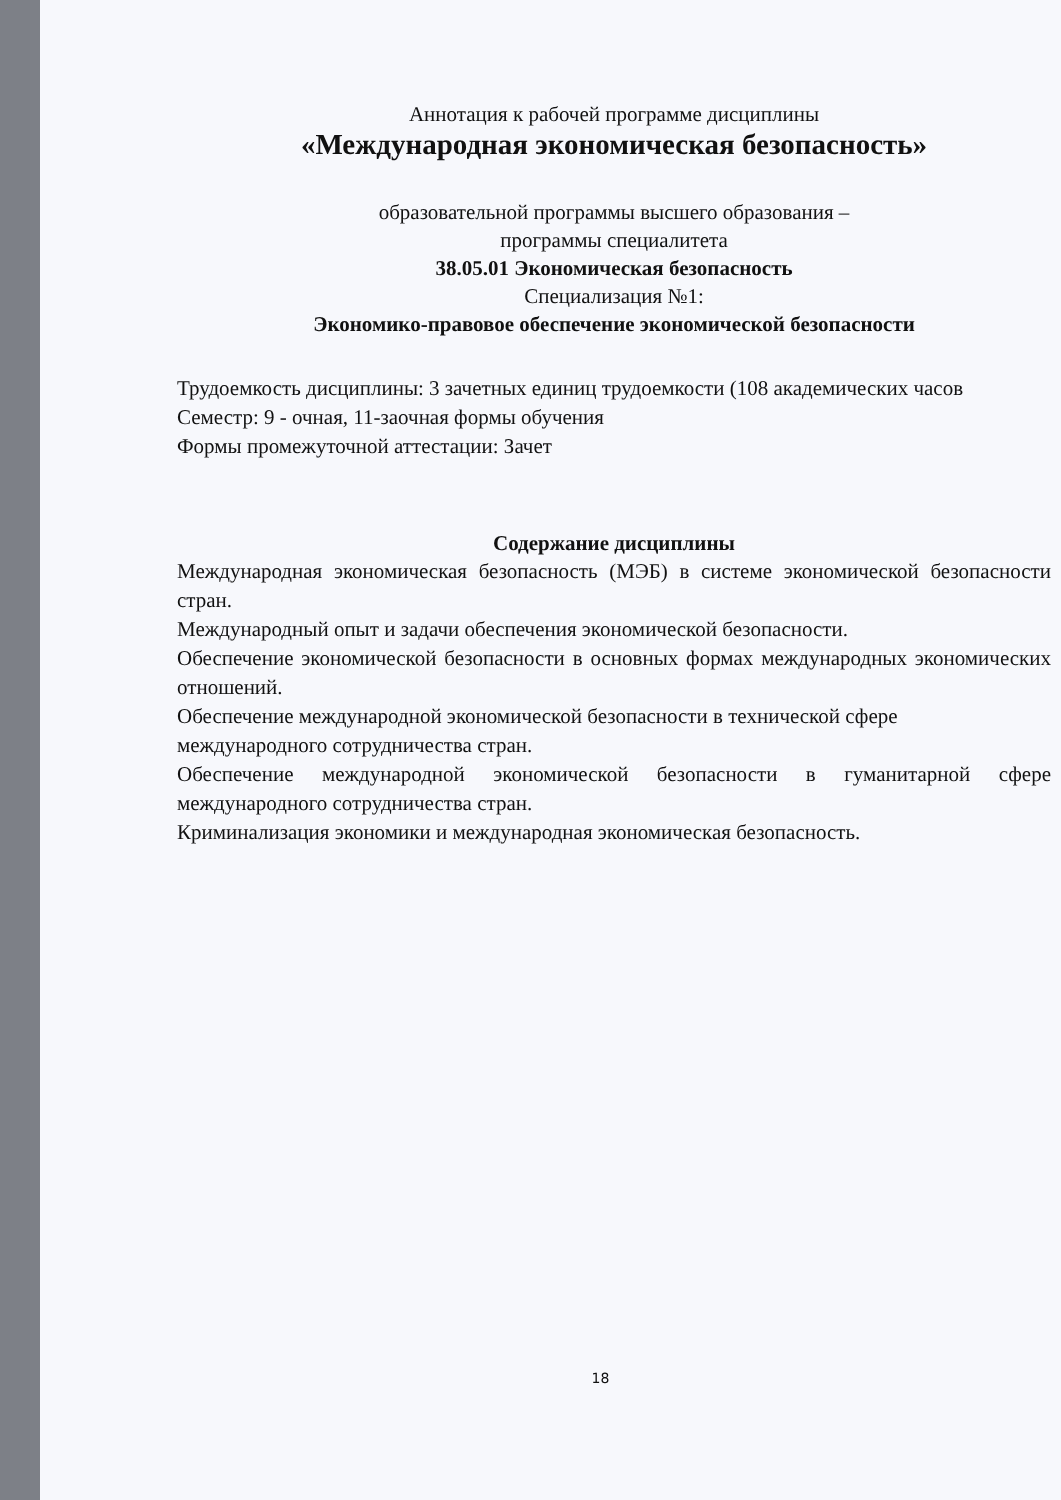Аннотация к рабочей программе дисциплины
«Международная экономическая безопасность»
образовательной программы высшего образования –
программы специалитета
38.05.01 Экономическая безопасность
Специализация №1:
Экономико-правовое обеспечение экономической безопасности
Трудоемкость дисциплины: 3 зачетных единиц трудоемкости (108 академических часов
Семестр: 9 - очная, 11-заочная формы обучения
Формы промежуточной аттестации: Зачет
Содержание дисциплины
Международная экономическая безопасность (МЭБ) в системе экономической безопасности стран.
Международный опыт и задачи обеспечения экономической безопасности.
Обеспечение экономической безопасности в основных формах международных экономических отношений.
Обеспечение международной экономической безопасности в технической сфере международного сотрудничества стран.
Обеспечение международной экономической безопасности в гуманитарной сфере международного сотрудничества стран.
Криминализация экономики и международная экономическая безопасность.
18